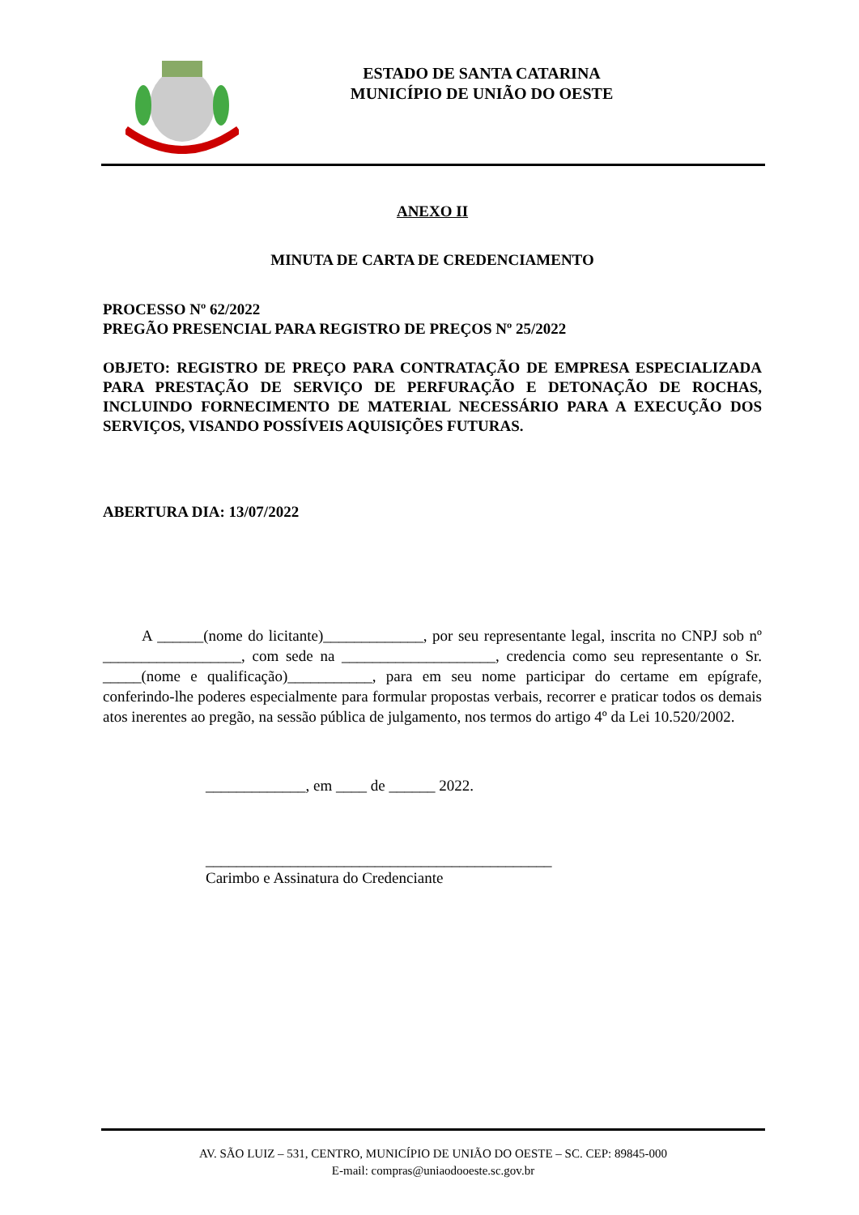ESTADO DE SANTA CATARINA
MUNICÍPIO DE UNIÃO DO OESTE
ANEXO II
MINUTA DE CARTA DE CREDENCIAMENTO
PROCESSO Nº 62/2022
PREGÃO PRESENCIAL PARA REGISTRO DE PREÇOS Nº 25/2022
OBJETO: REGISTRO DE PREÇO PARA CONTRATAÇÃO DE EMPRESA ESPECIALIZADA PARA PRESTAÇÃO DE SERVIÇO DE PERFURAÇÃO E DETONAÇÃO DE ROCHAS, INCLUINDO FORNECIMENTO DE MATERIAL NECESSÁRIO PARA A EXECUÇÃO DOS SERVIÇOS, VISANDO POSSÍVEIS AQUISIÇÕES FUTURAS.
ABERTURA DIA: 13/07/2022
A ______(nome do licitante)_____________, por seu representante legal, inscrita no CNPJ sob nº __________________, com sede na ____________________, credencia como seu representante o Sr. _____(nome e qualificação)___________, para em seu nome participar do certame em epígrafe, conferindo-lhe poderes especialmente para formular propostas verbais, recorrer e praticar todos os demais atos inerentes ao pregão, na sessão pública de julgamento, nos termos do artigo 4º da Lei 10.520/2002.
_____________, em ____ de ______ 2022.
_____________________________________________
Carimbo e Assinatura do Credenciante
AV. SÃO LUIZ – 531, CENTRO, MUNICÍPIO DE UNIÃO DO OESTE – SC. CEP: 89845-000
E-mail: compras@uniaodooeste.sc.gov.br